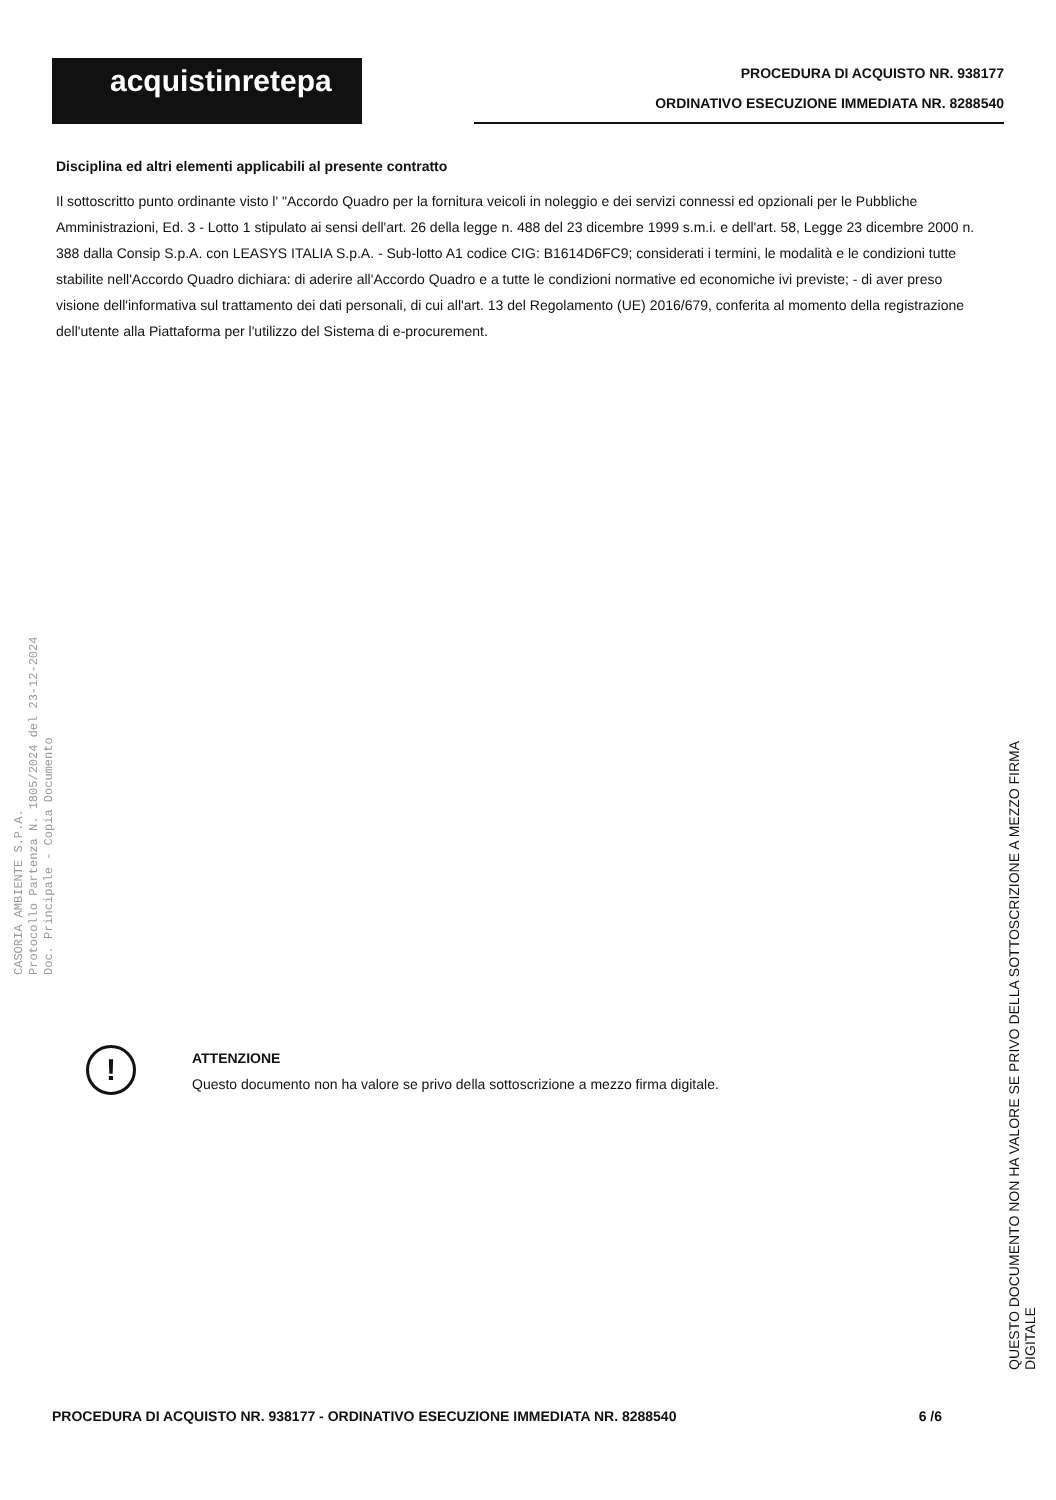acquistinretepa
PROCEDURA DI ACQUISTO NR. 938177
ORDINATIVO ESECUZIONE IMMEDIATA NR. 8288540
Disciplina ed altri elementi applicabili al presente contratto
Il sottoscritto punto ordinante visto l' "Accordo Quadro per la fornitura veicoli in noleggio e dei servizi connessi ed opzionali per le Pubbliche Amministrazioni, Ed. 3 - Lotto 1 stipulato ai sensi dell'art. 26 della legge n. 488 del 23 dicembre 1999 s.m.i. e dell'art. 58, Legge 23 dicembre 2000 n. 388 dalla Consip S.p.A. con LEASYS ITALIA S.p.A. - Sub-lotto A1 codice CIG: B1614D6FC9; considerati i termini, le modalità e le condizioni tutte stabilite nell'Accordo Quadro dichiara: di aderire all'Accordo Quadro e a tutte le condizioni normative ed economiche ivi previste; - di aver preso visione dell'informativa sul trattamento dei dati personali, di cui all'art. 13 del Regolamento (UE) 2016/679, conferita al momento della registrazione dell'utente alla Piattaforma per l'utilizzo del Sistema di e-procurement.
CASORIA AMBIENTE S.P.A.
Protocollo Partenza N. 1805/2024 del 23-12-2024
Doc. Principale - Copia Documento
!
ATTENZIONE
Questo documento non ha valore se privo della sottoscrizione a mezzo firma digitale.
PROCEDURA DI ACQUISTO NR. 938177 - ORDINATIVO ESECUZIONE IMMEDIATA NR. 8288540 6 /6
QUESTO DOCUMENTO NON HA VALORE SE PRIVO DELLA SOTTOSCRIZIONE A MEZZO FIRMA DIGITALE